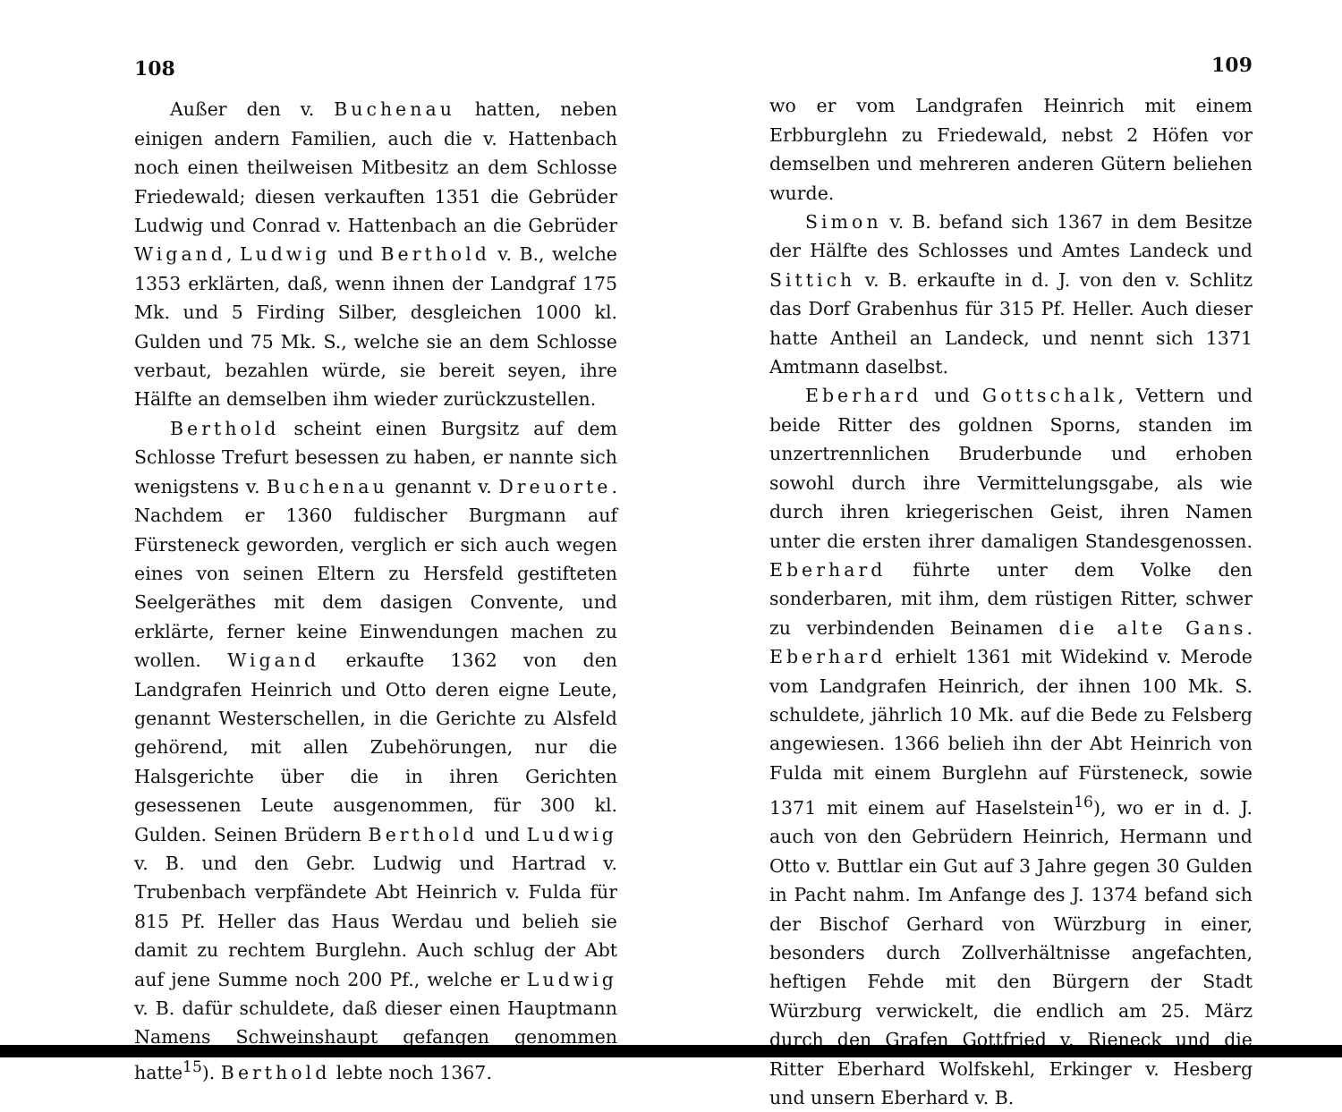108
Außer den v. Buchenau hatten, neben einigen andern Familien, auch die v. Hattenbach noch einen theilweisen Mitbesitz an dem Schlosse Friedewald; diesen verkauften 1351 die Gebrüder Ludwig und Conrad v. Hattenbach an die Gebrüder Wigand, Ludwig und Berthold v. B., welche 1353 erklärten, daß, wenn ihnen der Landgraf 175 Mk. und 5 Firding Silber, desgleichen 1000 kl. Gulden und 75 Mk. S., welche sie an dem Schlosse verbaut, bezahlen würde, sie bereit seyen, ihre Hälfte an demselben ihm wieder zurückzustellen.
Berthold scheint einen Burgsitz auf dem Schlosse Trefurt besessen zu haben, er nannte sich wenigstens v. Buchenau genannt v. Dreuorte. Nachdem er 1360 fuldischer Burgmann auf Fürsteneck geworden, verglich er sich auch wegen eines von seinen Eltern zu Hersfeld gestifteten Seelgeräthes mit dem dasigen Convente, und erklärte, ferner keine Einwendungen machen zu wollen. Wigand erkaufte 1362 von den Landgrafen Heinrich und Otto deren eigne Leute, genannt Westerschellen, in die Gerichte zu Alsfeld gehörend, mit allen Zubehörungen, nur die Halsgerichte über die in ihren Gerichten gesessenen Leute ausgenommen, für 300 kl. Gulden. Seinen Brüdern Berthold und Ludwig v. B. und den Gebr. Ludwig und Hartrad v. Trubenbach verpfändete Abt Heinrich v. Fulda für 815 Pf. Heller das Haus Werdau und belieh sie damit zu rechtem Burglehn. Auch schlug der Abt auf jene Summe noch 200 Pf., welche er Ludwig v. B. dafür schuldete, daß dieser einen Hauptmann Namens Schweinshaupt gefangen genommen hatte<sup>15</sup>). Berthold lebte noch 1367.
109
wo er vom Landgrafen Heinrich mit einem Erbburglehn zu Friedewald, nebst 2 Höfen vor demselben und mehreren anderen Gütern beliehen wurde.
Simon v. B. befand sich 1367 in dem Besitze der Hälfte des Schlosses und Amtes Landeck und Sittich v. B. erkaufte in d. J. von den v. Schlitz das Dorf Grabenhus für 315 Pf. Heller. Auch dieser hatte Antheil an Landeck, und nennt sich 1371 Amtmann daselbst.
Eberhard und Gottschalk, Vettern und beide Ritter des goldnen Sporns, standen im unzertrennlichen Bruderbunde und erhoben sowohl durch ihre Vermittelungsgabe, als wie durch ihren kriegerischen Geist, ihren Namen unter die ersten ihrer damaligen Standesgenossen. Eberhard führte unter dem Volke den sonderbaren, mit ihm, dem rüstigen Ritter, schwer zu verbindenden Beinamen die alte Gans. Eberhard erhielt 1361 mit Widekind v. Merode vom Landgrafen Heinrich, der ihnen 100 Mk. S. schuldete, jährlich 10 Mk. auf die Bede zu Felsberg angewiesen. 1366 belieh ihn der Abt Heinrich von Fulda mit einem Burglehn auf Fürsteneck, sowie 1371 mit einem auf Haselstein<sup>16</sup>), wo er in d. J. auch von den Gebrüdern Heinrich, Hermann und Otto v. Buttlar ein Gut auf 3 Jahre gegen 30 Gulden in Pacht nahm. Im Anfange des J. 1374 befand sich der Bischof Gerhard von Würzburg in einer, besonders durch Zollverhältnisse angefachten, heftigen Fehde mit den Bürgern der Stadt Würzburg verwickelt, die endlich am 25. März durch den Grafen Gottfried v. Rieneck und die Ritter Eberhard Wolfskehl, Erkinger v. Hesberg und unsern Eberhard v. B.